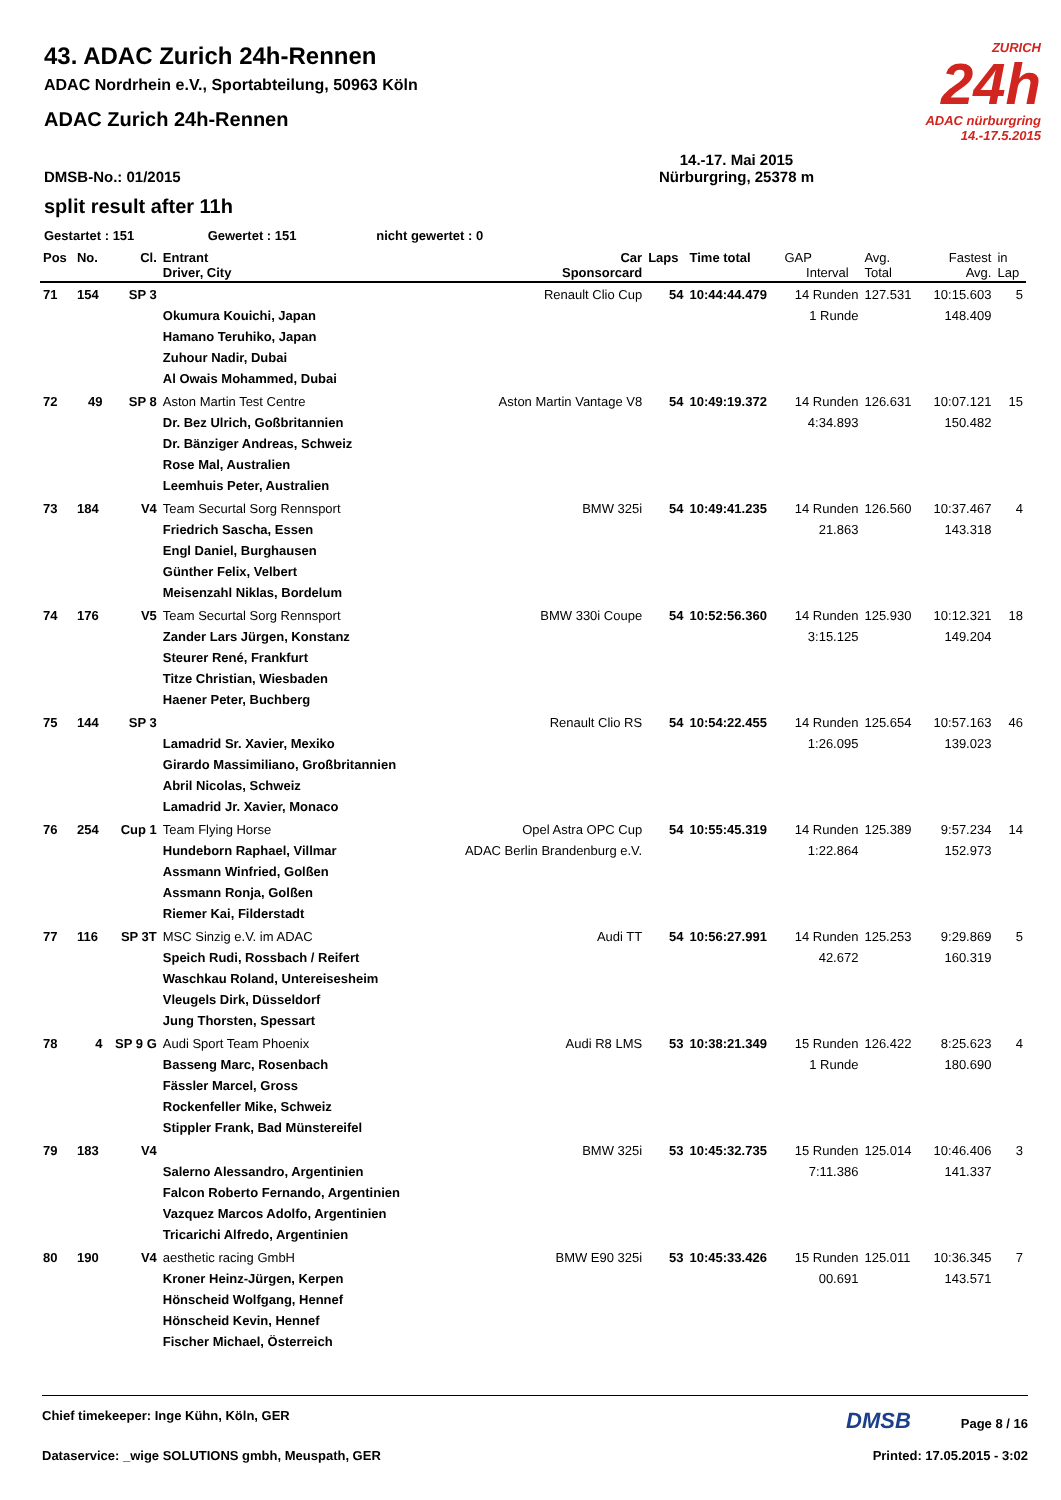ZURICH
24h
ADAC nürburgring
14.-17.5.2015
43. ADAC Zurich 24h-Rennen
ADAC Nordrhein e.V., Sportabteilung, 50963 Köln
ADAC Zurich 24h-Rennen
DMSB-No.: 01/2015 14.-17. Mai 2015
Nürburgring, 25378 m
split result after 11h
Gestartet : 151 Gewertet : 151 nicht gewertet : 0
| Pos | No. | Cl. | Entrant Driver, City | Car Sponsorcard | Laps | Time total | GAP Interval | Avg. Total | Fastest Avg. | in Lap |
| --- | --- | --- | --- | --- | --- | --- | --- | --- | --- | --- |
| 71 | 154 | SP 3 | Okumura Kouichi, Japan Hamano Teruhiko, Japan Zuhour Nadir, Dubai Al Owais Mohammed, Dubai | Renault Clio Cup | 54 | 10:44:44.479 | 14 Runden 1 Runde | 127.531 | 10:15.603 148.409 | 5 |
| 72 | 49 | SP 8 | Aston Martin Test Centre Dr. Bez Ulrich, Goßbritannien Dr. Bänziger Andreas, Schweiz Rose Mal, Australien Leemhuis Peter, Australien | Aston Martin Vantage V8 | 54 | 10:49:19.372 | 14 Runden 4:34.893 | 126.631 | 10:07.121 150.482 | 15 |
| 73 | 184 | V4 | Team Securtal Sorg Rennsport Friedrich Sascha, Essen Engl Daniel, Burghausen Günther Felix, Velbert Meisenzahl Niklas, Bordelum | BMW 325i | 54 | 10:49:41.235 | 14 Runden 21.863 | 126.560 | 10:37.467 143.318 | 4 |
| 74 | 176 | V5 | Team Securtal Sorg Rennsport Zander Lars Jürgen, Konstanz Steurer René, Frankfurt Titze Christian, Wiesbaden Haener Peter, Buchberg | BMW 330i Coupe | 54 | 10:52:56.360 | 14 Runden 3:15.125 | 125.930 | 10:12.321 149.204 | 18 |
| 75 | 144 | SP 3 | Lamadrid Sr. Xavier, Mexiko Girardo Massimiliano, Großbritannien Abril Nicolas, Schweiz Lamadrid Jr. Xavier, Monaco | Renault Clio RS | 54 | 10:54:22.455 | 14 Runden 1:26.095 | 125.654 | 10:57.163 139.023 | 46 |
| 76 | 254 | Cup 1 | Team Flying Horse Hundeborn Raphael, Villmar Assmann Winfried, Golßen Assmann Ronja, Golßen Riemer Kai, Filderstadt | Opel Astra OPC Cup ADAC Berlin Brandenburg e.V. | 54 | 10:55:45.319 | 14 Runden 1:22.864 | 125.389 | 9:57.234 152.973 | 14 |
| 77 | 116 | SP 3T | MSC Sinzig e.V. im ADAC Speich Rudi, Rossbach / Reifert Waschkau Roland, Untereisesheim Vleugels Dirk, Düsseldorf Jung Thorsten, Spessart | Audi TT | 54 | 10:56:27.991 | 14 Runden 42.672 | 125.253 | 9:29.869 160.319 | 5 |
| 78 | 4 | SP 9 G | Audi Sport Team Phoenix Basseng Marc, Rosenbach Fässler Marcel, Gross Rockenfeller Mike, Schweiz Stippler Frank, Bad Münstereifel | Audi R8 LMS | 53 | 10:38:21.349 | 15 Runden 1 Runde | 126.422 | 8:25.623 180.690 | 4 |
| 79 | 183 | V4 | Salerno Alessandro, Argentinien Falcon Roberto Fernando, Argentinien Vazquez Marcos Adolfo, Argentinien Tricarichi Alfredo, Argentinien | BMW 325i | 53 | 10:45:32.735 | 15 Runden 7:11.386 | 125.014 | 10:46.406 141.337 | 3 |
| 80 | 190 | V4 | aesthetic racing GmbH Kroner Heinz-Jürgen, Kerpen Hönscheid Wolfgang, Hennef Hönscheid Kevin, Hennef Fischer Michael, Österreich | BMW E90 325i | 53 | 10:45:33.426 | 15 Runden 00.691 | 125.011 | 10:36.345 143.571 | 7 |
Chief timekeeper: Inge Kühn, Köln, GER DMSB Page 8 / 16
Dataservice: _wige SOLUTIONS gmbh, Meuspath, GER Printed: 17.05.2015 - 3:02